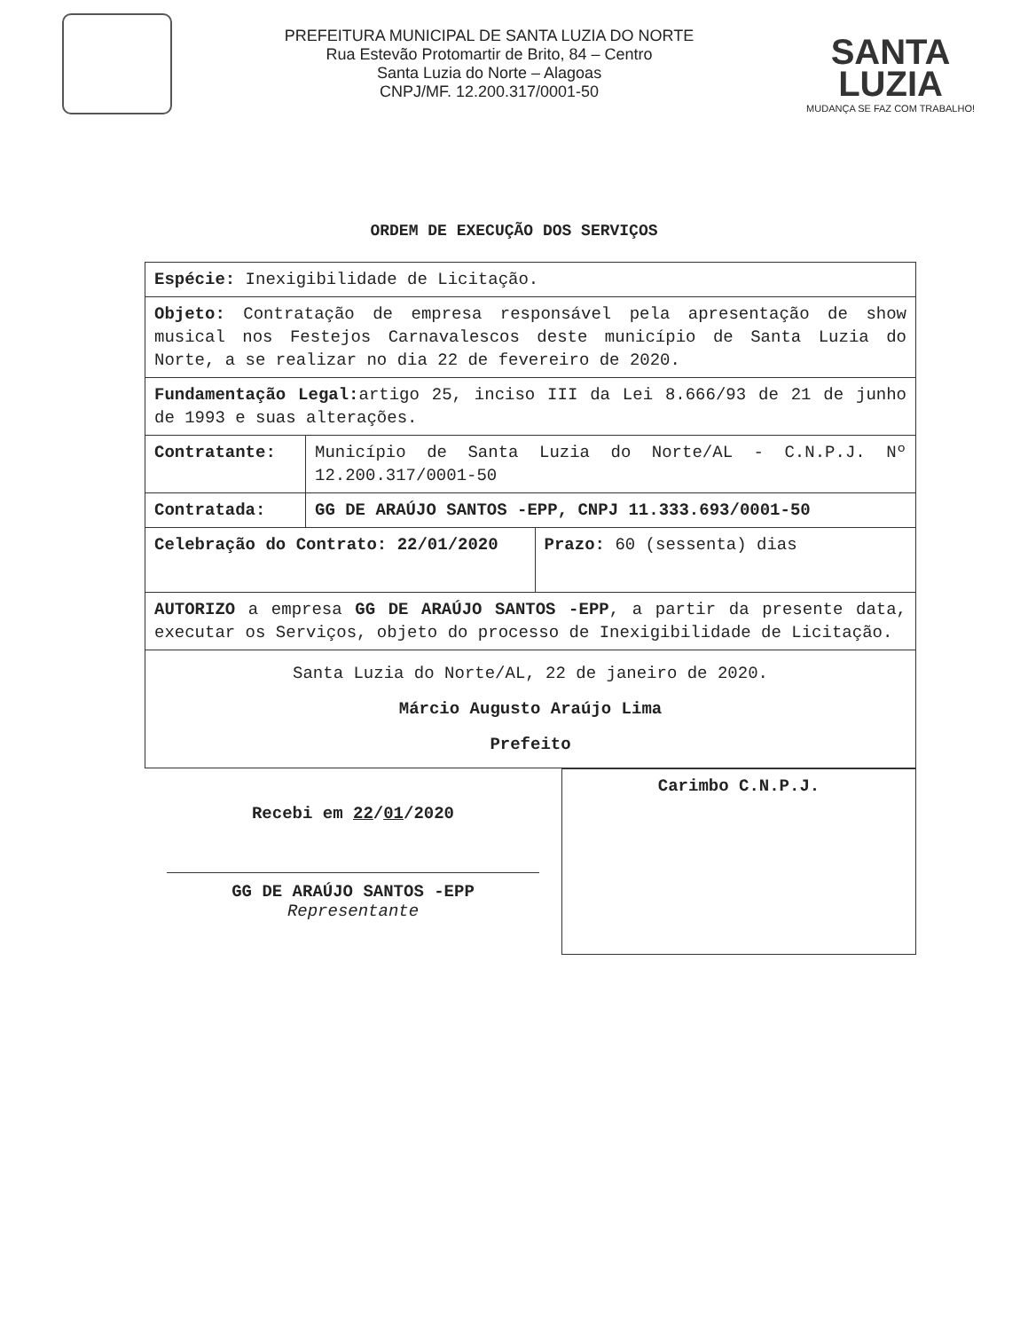PREFEITURA MUNICIPAL DE SANTA LUZIA DO NORTE
Rua Estevão Protomartir de Brito, 84 – Centro
Santa Luzia do Norte – Alagoas
CNPJ/MF. 12.200.317/0001-50
SANTA
LUZIA
MUDANÇA SE FAZ COM TRABALHO!
ORDEM DE EXECUÇÃO DOS SERVIÇOS
| Espécie: Inexigibilidade de Licitação. | | |
| Objeto: Contratação de empresa responsável pela apresentação de show musical nos Festejos Carnavalescos deste município de Santa Luzia do Norte, a se realizar no dia 22 de fevereiro de 2020. | | |
| Fundamentação Legal: artigo 25, inciso III da Lei 8.666/93 de 21 de junho de 1993 e suas alterações. | | |
| Contratante: | Município de Santa Luzia do Norte/AL - C.N.P.J. Nº 12.200.317/0001-50 | |
| Contratada: | GG DE ARAÚJO SANTOS -EPP, CNPJ 11.333.693/0001-50 | |
| Celebração do Contrato: 22/01/2020 | | Prazo: 60 (sessenta) dias |
| AUTORIZO a empresa GG DE ARAÚJO SANTOS -EPP , a partir da presente data, executar os Serviços, objeto do processo de Inexigibilidade de Licitação. | | |
| Santa Luzia do Norte/AL, 22 de janeiro de 2020. Márcio Augusto Araújo Lima Prefeito | | |
Recebi em 22/01/2020
GG DE ARAÚJO SANTOS -EPP
Representante
Carimbo C.N.P.J.